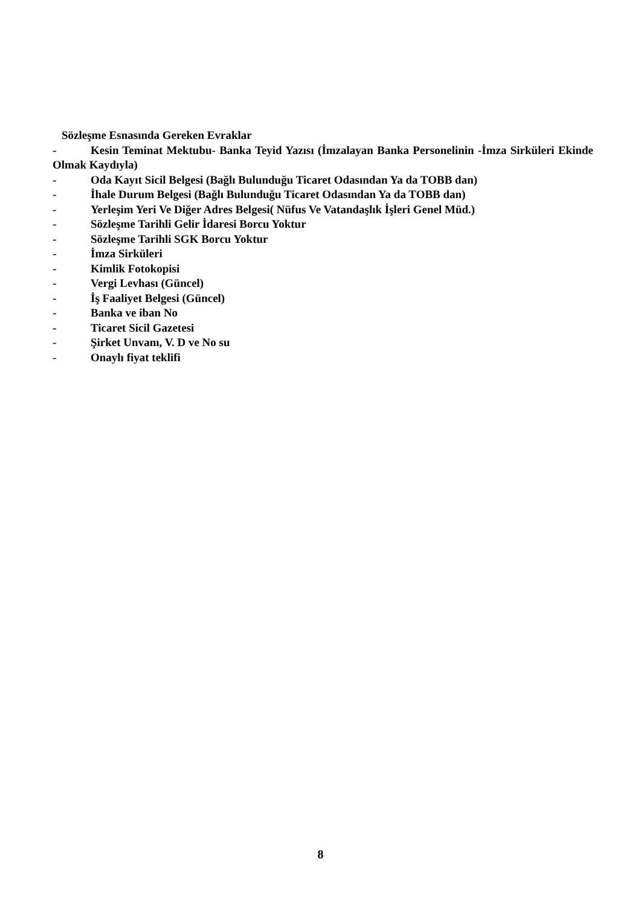Sözleşme Esnasında Gereken Evraklar
- Kesin Teminat Mektubu- Banka Teyid Yazısı (İmzalayan Banka Personelinin -İmza Sirküleri Ekinde Olmak Kaydıyla)
- Oda Kayıt Sicil Belgesi (Bağlı Bulunduğu Ticaret Odasından Ya da TOBB dan)
- İhale Durum Belgesi (Bağlı Bulunduğu Ticaret Odasından Ya da TOBB dan)
- Yerleşim Yeri Ve Diğer Adres Belgesi( Nüfus Ve Vatandaşlık İşleri Genel Müd.)
- Sözleşme Tarihli Gelir İdaresi Borcu Yoktur
- Sözleşme Tarihli SGK Borcu Yoktur
- İmza Sirküleri
- Kimlik Fotokopisi
- Vergi Levhası (Güncel)
- İş Faaliyet Belgesi (Güncel)
- Banka ve iban No
- Ticaret Sicil Gazetesi
- Şirket Unvanı, V. D ve No su
- Onaylı fiyat teklifi
8